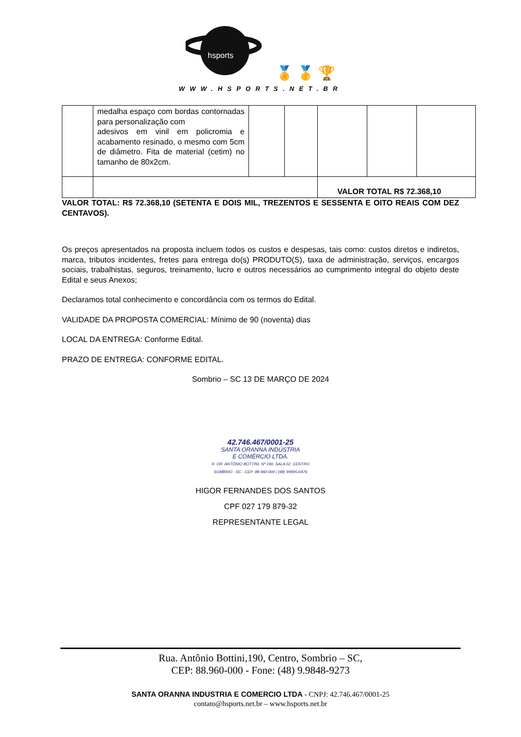hsports
🏅 🥇 🏆
WWW.HSPORTS.NET.BR
| | medalha espaço com bordas contornadas para personalização com adesivos em vinil em policromia e acabamento resinado, o mesmo com 5cm de diâmetro. Fita de material (cetim) no tamanho de 80x2cm. | | | | | |
| | | | | VALOR TOTAL R$ 72.368,10 | | |
VALOR TOTAL: R$ 72.368,10 (SETENTA E DOIS MIL, TREZENTOS E SESSENTA E OITO REAIS COM DEZ CENTAVOS).
Os preços apresentados na proposta incluem todos os custos e despesas, tais como: custos diretos e indiretos, marca, tributos incidentes, fretes para entrega do(s) PRODUTO(S), taxa de administração, serviços, encargos sociais, trabalhistas, seguros, treinamento, lucro e outros necessários ao cumprimento integral do objeto deste Edital e seus Anexos;
Declaramos total conhecimento e concordância com os termos do Edital.
VALIDADE DA PROPOSTA COMERCIAL: Mínimo de 90 (noventa) dias
LOCAL DA ENTREGA: Conforme Edital.
PRAZO DE ENTREGA: CONFORME EDITAL.
Sombrio – SC 13 DE MARÇO DE 2024
42.746.467/0001-25
SANTA ORANNA INDÚSTRIA
E COMÉRCIO LTDA.
R. DR. ANTÔNIO BOTTINI, Nº 190, SALA 02, CENTRO
SOMBRIO - SC - CEP: 88.960-000 / (48) 99995-0476
HIGOR FERNANDES DOS SANTOS
CPF 027 179 879-32
REPRESENTANTE LEGAL
Rua. Antônio Bottini,190, Centro, Sombrio – SC,
CEP: 88.960-000 - Fone: (48) 9.9848-9273
SANTA ORANNA INDUSTRIA E COMERCIO LTDA - CNPJ: 42.746.467/0001-25
contato@hsports.net.br – www.hsports.net.br